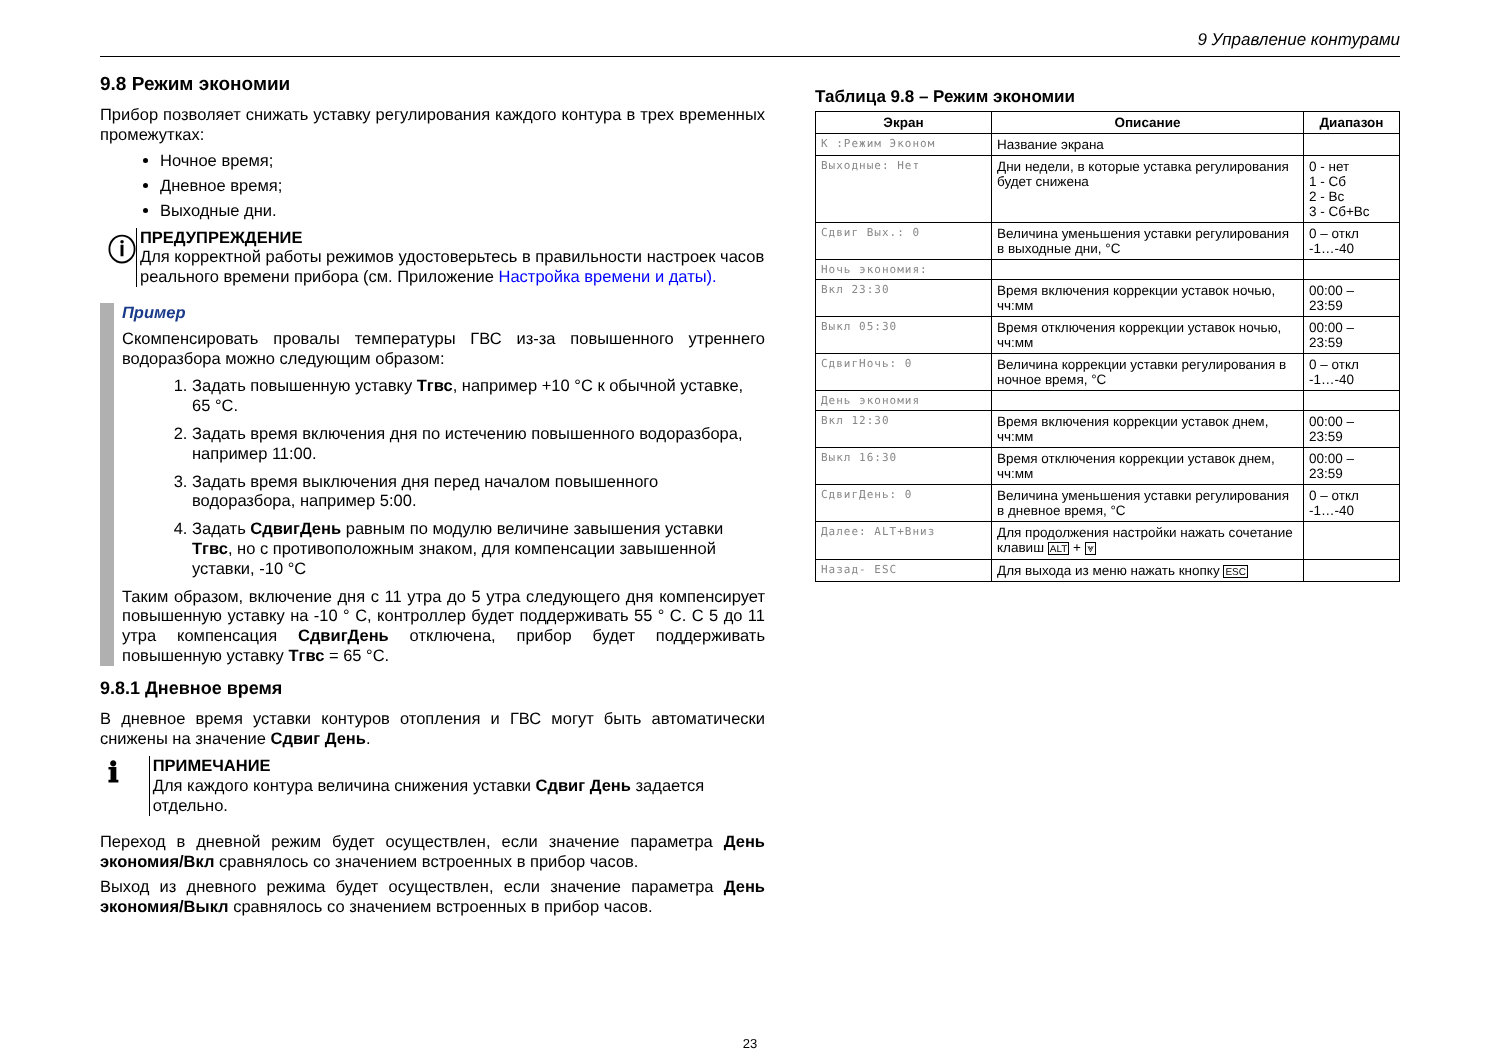9 Управление контурами
9.8 Режим экономии
Прибор позволяет снижать уставку регулирования каждого контура в трех временных промежутках:
Ночное время;
Дневное время;
Выходные дни.
ⓘ
ПРЕДУПРЕЖДЕНИЕ
Для корректной работы режимов удостоверьтесь в правильности настроек часов реального времени прибора (см. Приложение Настройка времени и даты).
Пример
Скомпенсировать провалы температуры ГВС из-за повышенного утреннего водоразбора можно следующим образом:
1. Задать повышенную уставку Тгвс, например +10 °С к обычной уставке, 65 °С.
2. Задать время включения дня по истечению повышенного водоразбора, например 11:00.
3. Задать время выключения дня перед началом повышенного водоразбора, например 5:00.
4. Задать СдвигДень равным по модулю величине завышения уставки Тгвс, но с противоположным знаком, для компенсации завышенной уставки, -10 °С
Таким образом, включение дня с 11 утра до 5 утра следующего дня компенсирует повышенную уставку на -10 ° С, контроллер будет поддерживать 55 ° С. С 5 до 11 утра компенсация СдвигДень отключена, прибор будет поддерживать повышенную уставку Тгвс = 65 °С.
9.8.1 Дневное время
В дневное время уставки контуров отопления и ГВС могут быть автоматически снижены на значение Сдвиг День.
ℹ
ПРИМЕЧАНИЕ
Для каждого контура величина снижения уставки Сдвиг День задается отдельно.
Переход в дневной режим будет осуществлен, если значение параметра День экономия/Вкл сравнялось со значением встроенных в прибор часов.
Выход из дневного режима будет осуществлен, если значение параметра День экономия/Выкл сравнялось со значением встроенных в прибор часов.
Таблица 9.8 – Режим экономии
| Экран | Описание | Диапазон |
| --- | --- | --- |
| К :Режим Эконом | Название экрана | |
| Выходные: Нет | Дни недели, в которые уставка регулирования будет снижена | 0 - нет 1 - Сб 2 - Вс 3 - Сб+Вс |
| Сдвиг Вых.: 0 | Величина уменьшения уставки регулирования в выходные дни, °С | 0 – откл -1…-40 |
| Ночь экономия: | | |
| Вкл 23:30 | Время включения коррекции уставок ночью, чч:мм | 00:00 – 23:59 |
| Выкл 05:30 | Время отключения коррекции уставок ночью, чч:мм | 00:00 – 23:59 |
| СдвигНочь: 0 | Величина коррекции уставки регулирования в ночное время, °С | 0 – откл -1…-40 |
| День экономия | | |
| Вкл 12:30 | Время включения коррекции уставок днем, чч:мм | 00:00 – 23:59 |
| Выкл 16:30 | Время отключения коррекции уставок днем, чч:мм | 00:00 – 23:59 |
| СдвигДень: 0 | Величина уменьшения уставки регулирования в дневное время, °С | 0 – откл -1…-40 |
| Далее: ALT+Вниз | Для продолжения настройки нажать сочетание клавиш ALT + ⩔ | |
| Назад- ESC | Для выхода из меню нажать кнопку ESC | |
23